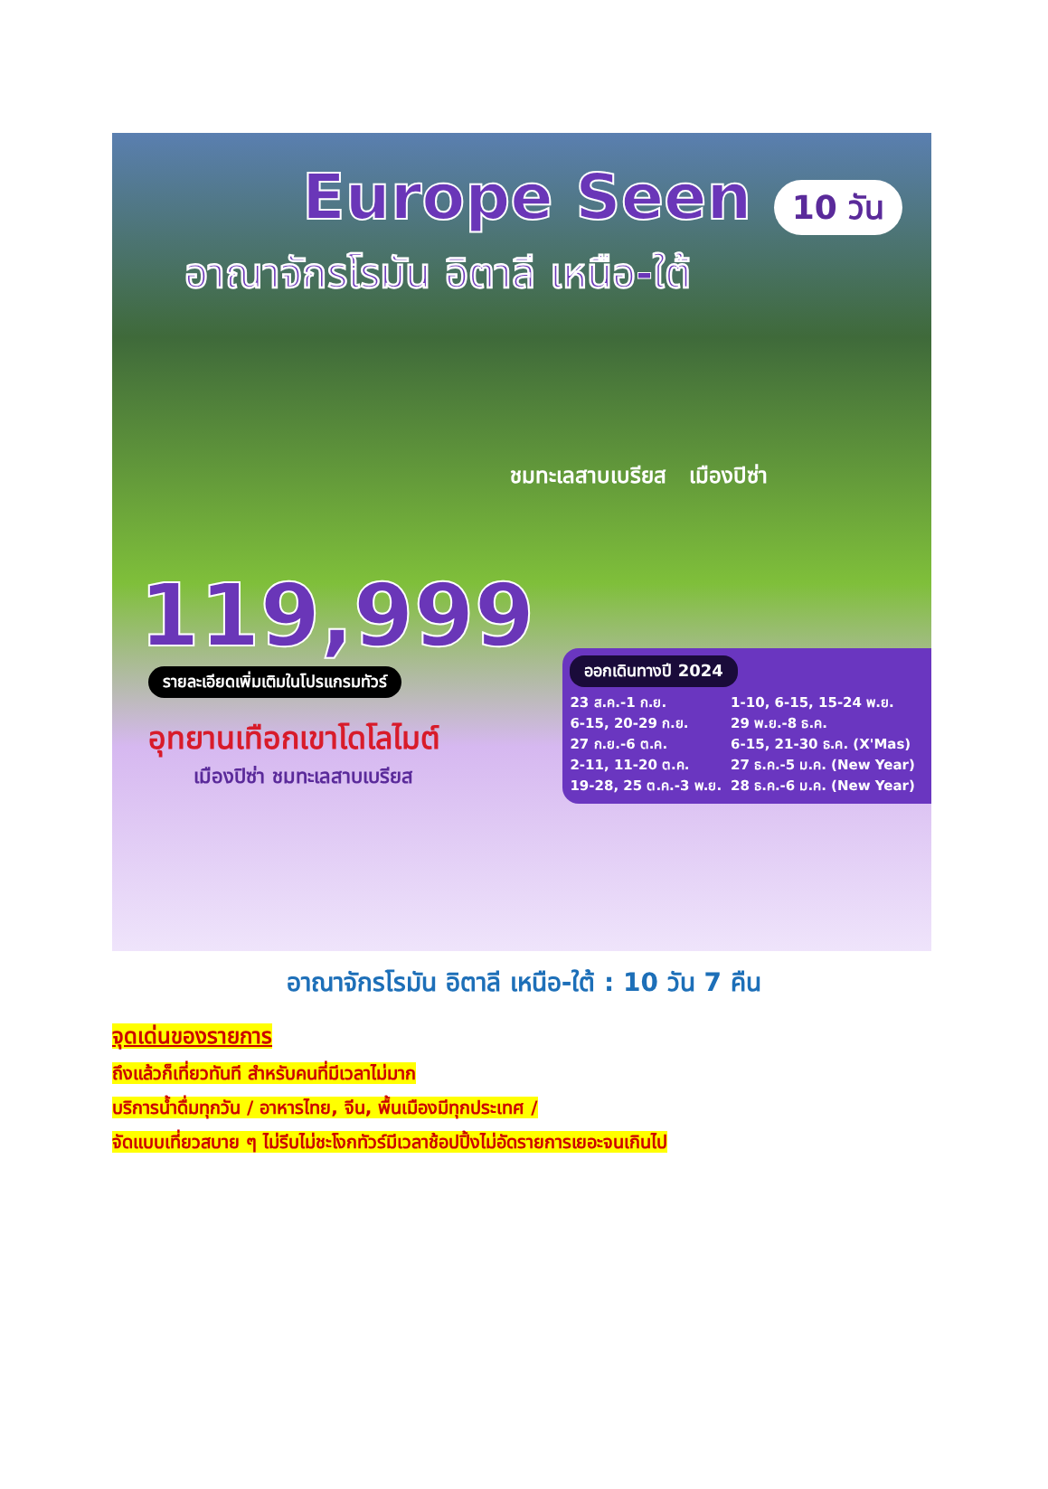Europe Seen 10 วัน
อาณาจักรโรมัน อิตาลี เหนือ-ใต้
ชมทะเลสาบเบรียส เมืองปิซ่า
119,999
รายละเอียดเพิ่มเติมในโปรแกรมทัวร์
อุทยานเทือกเขาโดโลไมต์
เมืองปิซ่า ชมทะเลสาบเบรียส
ออกเดินทางปี 2024
23 ส.ค.-1 ก.ย.
6-15, 20-29 ก.ย.
27 ก.ย.-6 ต.ค.
2-11, 11-20 ต.ค.
19-28, 25 ต.ค.-3 พ.ย.
1-10, 6-15, 15-24 พ.ย.
29 พ.ย.-8 ธ.ค.
6-15, 21-30 ธ.ค. (X'Mas)
27 ธ.ค.-5 ม.ค. (New Year)
28 ธ.ค.-6 ม.ค. (New Year)
อาณาจักรโรมัน อิตาลี เหนือ-ใต้ : 10 วัน 7 คืน
จุดเด่นของรายการ
ถึงแล้วก็เที่ยวทันที สำหรับคนที่มีเวลาไม่มาก
บริการน้ำดื่มทุกวัน / อาหารไทย, จีน, พื้นเมืองมีทุกประเทศ /
จัดแบบเที่ยวสบาย ๆ ไม่รีบไม่ชะโงกทัวร์มีเวลาช้อปปิ้งไม่อัดรายการเยอะจนเกินไป